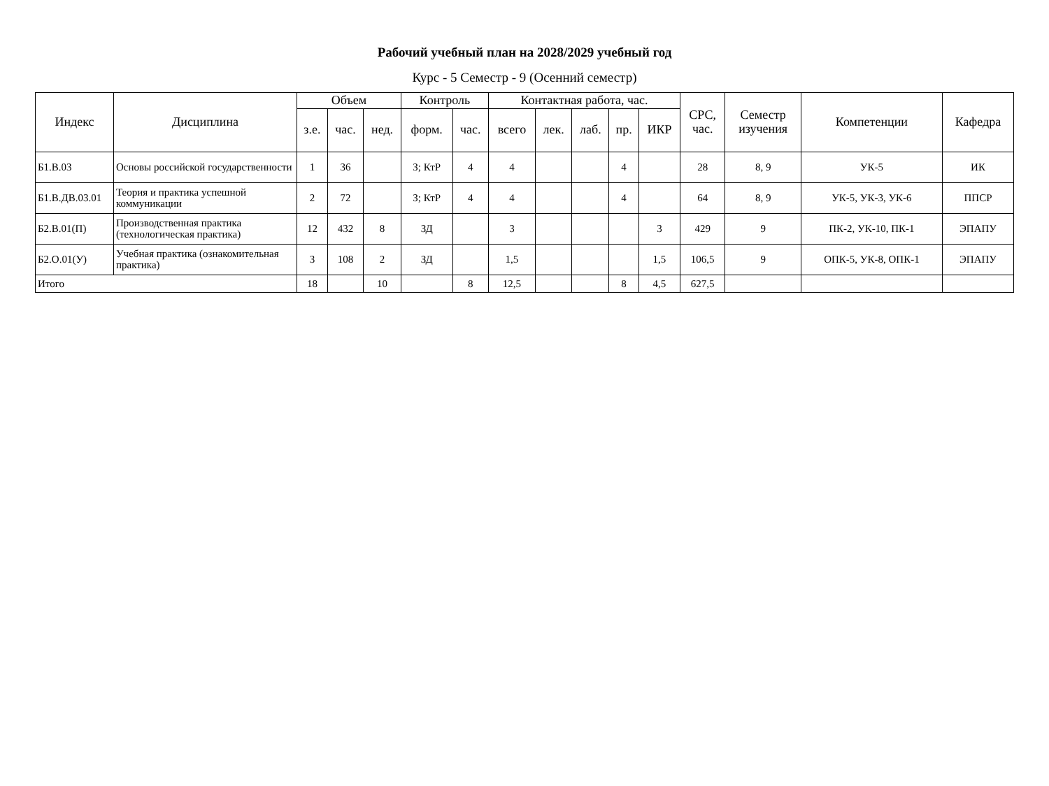Рабочий учебный план на 2028/2029 учебный год
Курс - 5 Семестр - 9 (Осенний семестр)
| Индекс | Дисциплина | Объем | | | Контроль | | Контактная работа, час. | | | | | СРС, час. | Семестр изучения | Компетенции | Кафедра |
| --- | --- | --- | --- | --- | --- | --- | --- | --- | --- | --- | --- | --- | --- | --- | --- |
| | | з.е. | час. | нед. | форм. | час. | всего | лек. | лаб. | пр. | ИКР | | | | |
| Б1.В.03 | Основы российской государственности | 1 | 36 | | З; КтР | 4 | 4 | | | 4 | | 28 | 8, 9 | УК-5 | ИК |
| Б1.В.ДВ.03.01 | Теория и практика успешной коммуникации | 2 | 72 | | З; КтР | 4 | 4 | | | 4 | | 64 | 8, 9 | УК-5, УК-3, УК-6 | ППСР |
| Б2.В.01(П) | Производственная практика (технологическая практика) | 12 | 432 | 8 | ЗД | | 3 | | | | 3 | 429 | 9 | ПК-2, УК-10, ПК-1 | ЭПАПУ |
| Б2.О.01(У) | Учебная практика (ознакомительная практика) | 3 | 108 | 2 | ЗД | | 1,5 | | | | 1,5 | 106,5 | 9 | ОПК-5, УК-8, ОПК-1 | ЭПАПУ |
| Итого | | 18 | | 10 | | 8 | 12,5 | | | 8 | 4,5 | 627,5 | | | |